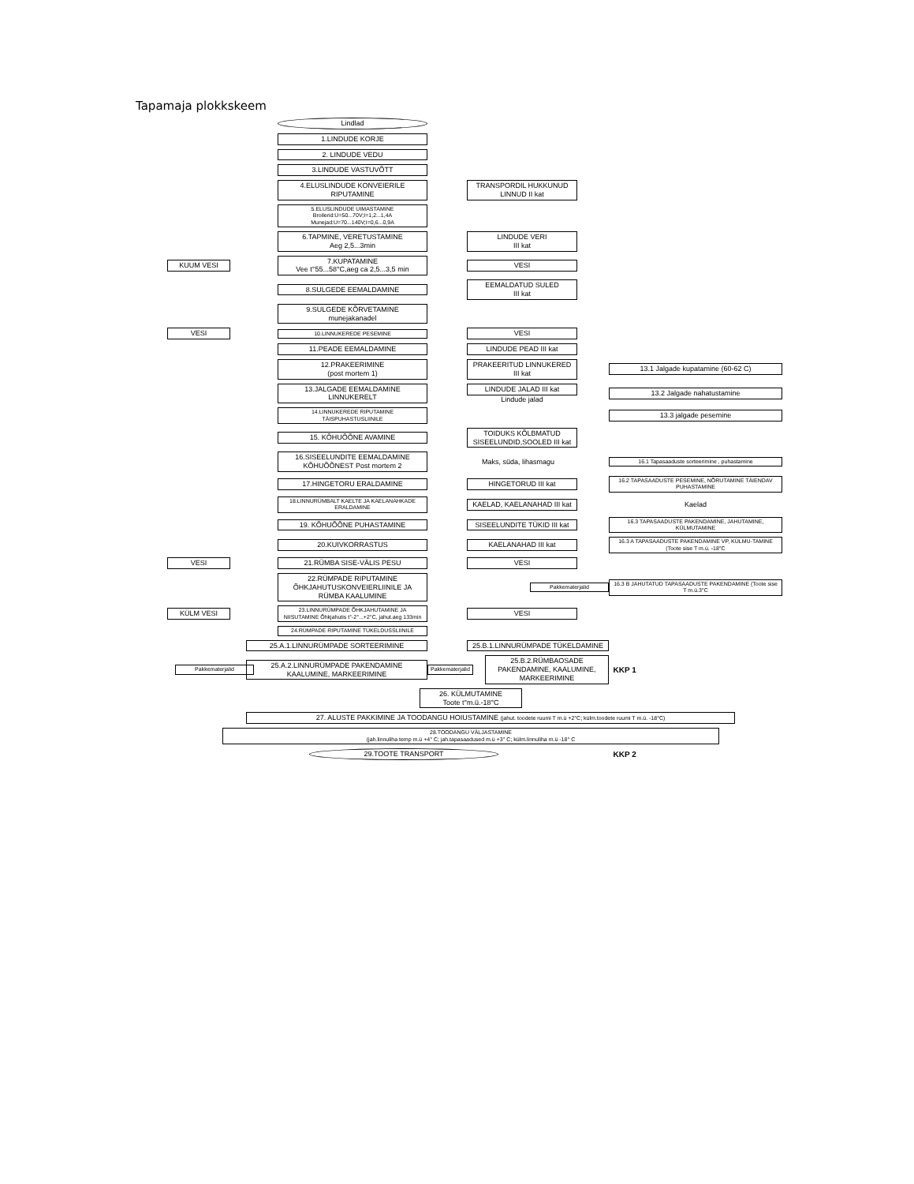Tapamaja plokkskeem
Lindlad
1.LINDUDE KORJE
2. LINDUDE VEDU
3.LINDUDE VASTUVÕTT
4.ELUSLINDUDE KONVEIERILE RIPUTAMINE
TRANSPORDIL HUKKUNUD LINNUD II kat
5.ELUSLINDUDE UIMASTAMINE
Broilerid:U=50...70V;I=1,2...1,4A
Munejad:U=70...140V;I=0,6...0,9A
6.TAPMINE, VERETUSTAMINE
Aeg 2,5...3min
LINDUDE VERI
III kat
KUUM VESI
7.KUPATAMINE
Vee t°55...58°C,aeg ca 2,5...3,5 min
VESI
8.SULGEDE EEMALDAMINE
EEMALDATUD SULED
III kat
9.SULGEDE KÕRVETAMINE
munejakanadel
VESI
10.LINNUKEREDE PESEMINE
VESI
11.PEADE EEMALDAMINE
LINDUDE PEAD III kat
12.PRAKEERIMINE
(post mortem 1)
PRAKEERITUD LINNUKERED
III kat
13.1 Jalgade kupatamine (60-62 C)
13.JALGADE EEMALDAMINE LINNUKERELT
LINDUDE JALAD III kat
Lindude jalad
13.2 Jalgade nahatustamine
14.LINNUKEREDE RIPUTAMINE TÄISPUHASTUSLIINILE
13.3 jalgade pesemine
15. KÕHUÕÕNE AVAMINE
TOIDUKS KÕLBMATUD SISEELUNDID,SOOLED III kat
16.SISEELUNDITE EEMALDAMINE KÕHUÕÕNEST Post mortem 2
Maks, süda, lihasmagu
16.1 Tapasaaduste sorteerimine , puhastamine
17.HINGETORU ERALDAMINE
HINGETORUD III kat
16.2 TAPASAADUSTE PESEMINE, NÕRUTAMINE TÄIENDAV PUHASTAMINE
18.LINNURÜMBALT KAELTE JA KAELANAHKADE ERALDAMINE
KAELAD, KAELANAHAD III kat
Kaelad
19. KÕHUÕÕNE PUHASTAMINE
SISEELUNDITE TÜKID III kat
16.3 TAPASAADUSTE PAKENDAMINE, JAHUTAMINE, KÜLMUTAMINE
20.KUIVKORRASTUS
KAELANAHAD III kat
16.3 A TAPASAADUSTE PAKENDAMINE VP, KÜLMU-TAMINE (Toote sise T m.ü. -18°C
VESI
21.RÜMBA SISE-VÄLIS PESU
VESI
22.RÜMPADE RIPUTAMINE ÕHKJAHUTUSKONVEIERLIINILE JA RÜMBA KAALUMINE
Pakkematerjalid
16.3 B JAHUTATUD TAPASAADUSTE PAKENDAMINE (Toote sise T m.ü.3°C
KÜLM VESI
23.LINNURÜMPADE ÕHKJAHUTAMINE JA NIISUTAMINE Õhkjahutis t°-2°...+2°C, jahut.aeg 133min
VESI
24.RÜMPADE RIPUTAMINE TÜKELDUSSLIINILE
25.A.1.LINNURÜMPADE SORTEERIMINE
25.B.1.LINNURÜMPADE TÜKELDAMINE
Pakkematerjalid
25.A.2.LINNURÜMPADE PAKENDAMINE KAALUMINE, MARKEERIMINE
Pakkematerjalid 25.B.2.RÜMBAOSADE PAKENDAMINE, KAALUMINE, MARKEERIMINE
KKP 1
26. KÜLMUTAMINE
Toote t°m.ü.-18°C
27. ALUSTE PAKKIMINE JA TOODANGU HOIUSTAMINE (jahut. toodete ruumi T m.ü +2°C; külm.toodete ruumi T m.ü. -18°C)
28.TOODANGU VÄLJASTAMINE
(jah.linnuliha temp m.ü +4° C; jah.tapasaadused m.ü +3° C; külm.linnuliha m.ü -18° C
29.TOOTE TRANSPORT
KKP 2